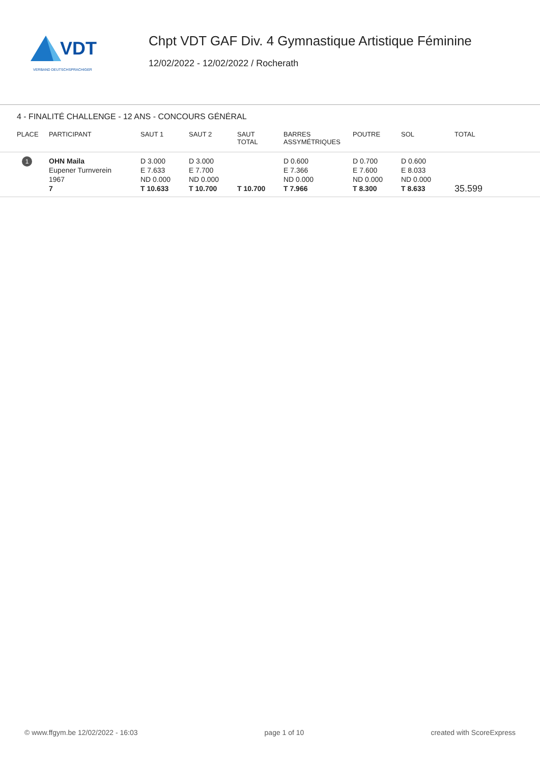VDT
VERBAND DEUTSCHSPRACHIGER
Chpt VDT GAF Div. 4 Gymnastique Artistique Féminine
12/02/2022 - 12/02/2022 / Rocherath
4 - FINALITÉ CHALLENGE - 12 ANS - CONCOURS GÉNÉRAL
| PLACE | PARTICIPANT | SAUT 1 | SAUT 2 | SAUT TOTAL | BARRES ASSYMÉTRIQUES | POUTRE | SOL | TOTAL |
| --- | --- | --- | --- | --- | --- | --- | --- | --- |
| 1 | OHN Maila Eupener Turnverein 1967 7 | D 3.000 E 7.633 ND 0.000 T 10.633 | D 3.000 E 7.700 ND 0.000 T 10.700 | T 10.700 | D 0.600 E 7.366 ND 0.000 T 7.966 | D 0.700 E 7.600 ND 0.000 T 8.300 | D 0.600 E 8.033 ND 0.000 T 8.633 | 35.599 |
© www.ffgym.be 12/02/2022 - 16:03 page 1 of 10 created with ScoreExpress